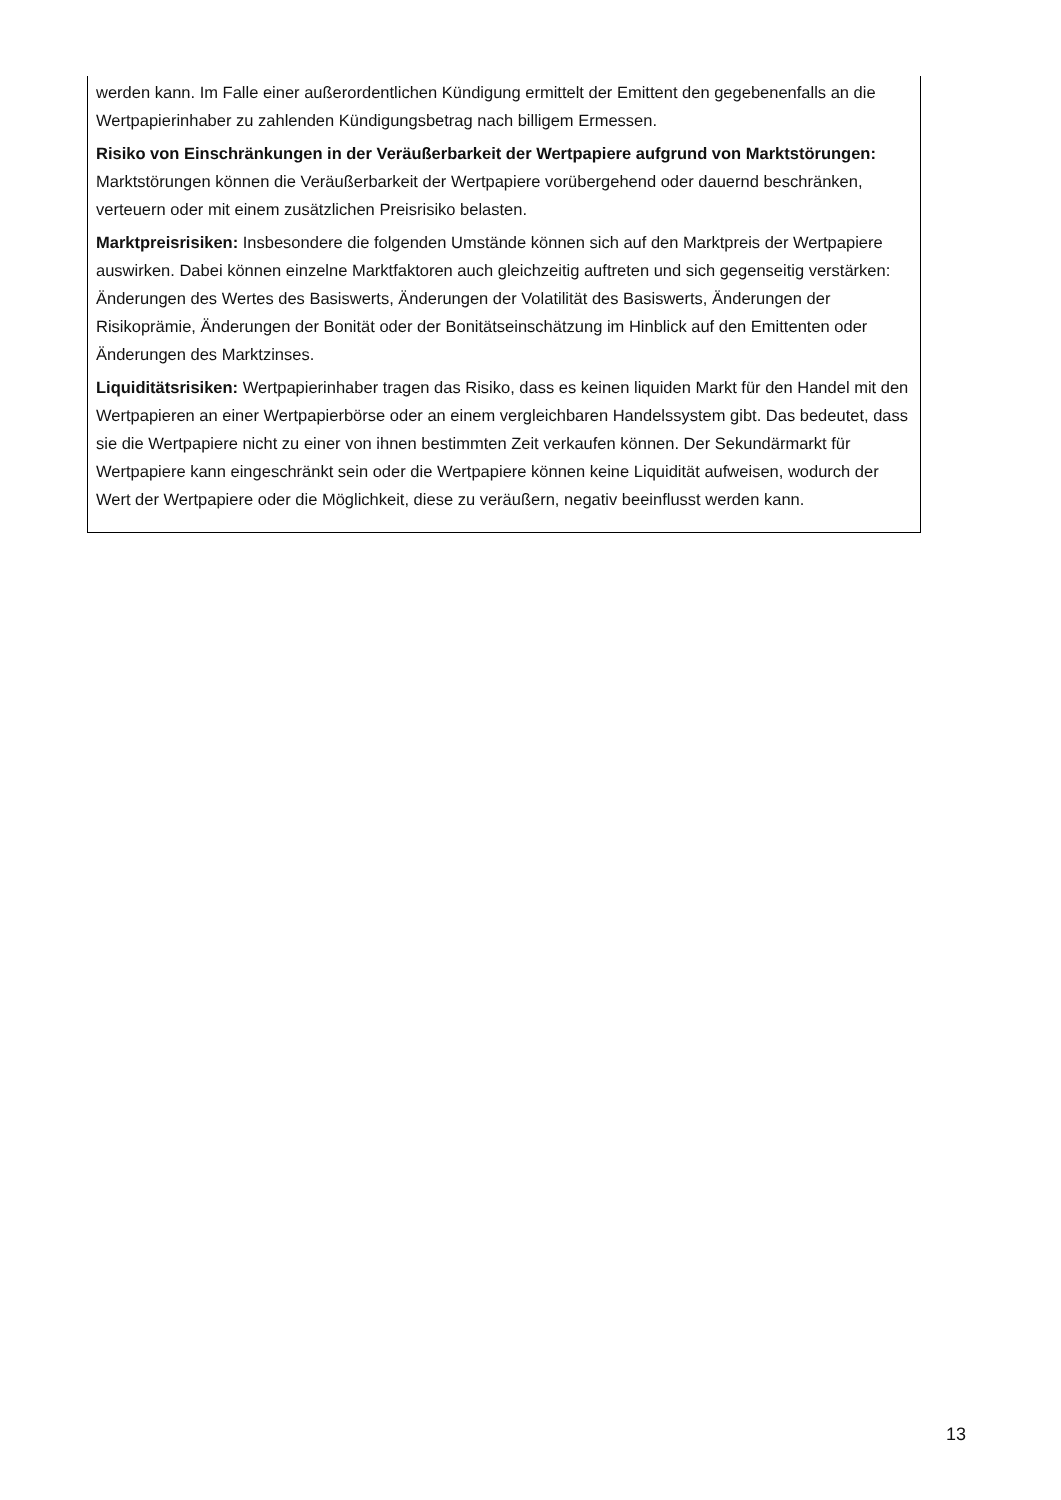werden kann. Im Falle einer außerordentlichen Kündigung ermittelt der Emittent den gegebenenfalls an die Wertpapierinhaber zu zahlenden Kündigungsbetrag nach billigem Ermessen.
Risiko von Einschränkungen in der Veräußerbarkeit der Wertpapiere aufgrund von Marktstörungen: Marktstörungen können die Veräußerbarkeit der Wertpapiere vorübergehend oder dauernd beschränken, verteuern oder mit einem zusätzlichen Preisrisiko belasten.
Marktpreisrisiken: Insbesondere die folgenden Umstände können sich auf den Marktpreis der Wertpapiere auswirken. Dabei können einzelne Marktfaktoren auch gleichzeitig auftreten und sich gegenseitig verstärken: Änderungen des Wertes des Basiswerts, Änderungen der Volatilität des Basiswerts, Änderungen der Risikoprämie, Änderungen der Bonität oder der Bonitätseinschätzung im Hinblick auf den Emittenten oder Änderungen des Marktzinses.
Liquiditätsrisiken: Wertpapierinhaber tragen das Risiko, dass es keinen liquiden Markt für den Handel mit den Wertpapieren an einer Wertpapierbörse oder an einem vergleichbaren Handelssystem gibt. Das bedeutet, dass sie die Wertpapiere nicht zu einer von ihnen bestimmten Zeit verkaufen können. Der Sekundärmarkt für Wertpapiere kann eingeschränkt sein oder die Wertpapiere können keine Liquidität aufweisen, wodurch der Wert der Wertpapiere oder die Möglichkeit, diese zu veräußern, negativ beeinflusst werden kann.
13